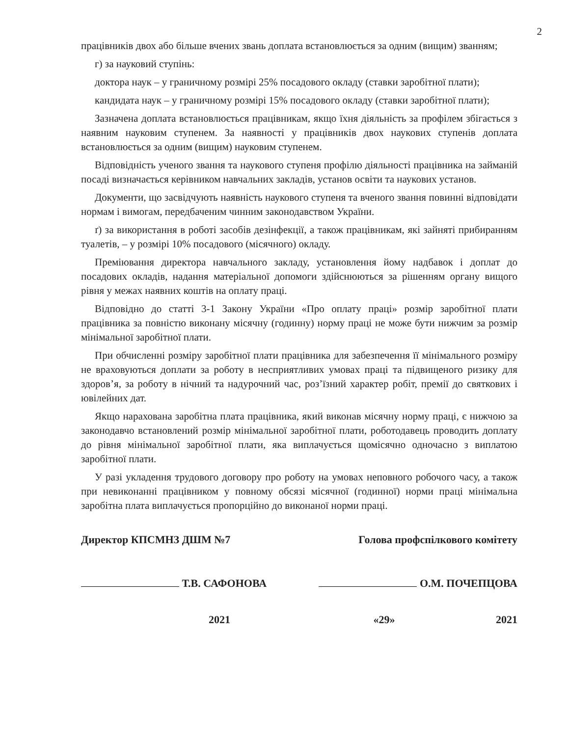2
працівників двох або більше вчених звань доплата встановлюється за одним (вищим) званням;
г) за науковий ступінь:
доктора наук – у граничному розмірі 25% посадового окладу (ставки заробітної плати);
кандидата наук – у граничному розмірі 15% посадового окладу (ставки заробітної плати);
Зазначена доплата встановлюється працівникам, якщо їхня діяльність за профілем збігається з наявним науковим ступенем. За наявності у працівників двох наукових ступенів доплата встановлюється за одним (вищим) науковим ступенем.
Відповідність ученого звання та наукового ступеня профілю діяльності працівника на займаній посаді визначається керівником навчальних закладів, установ освіти та наукових установ.
Документи, що засвідчують наявність наукового ступеня та вченого звання повинні відповідати нормам і вимогам, передбаченим чинним законодавством України.
ґ) за використання в роботі засобів дезінфекції, а також працівникам, які зайняті прибиранням туалетів, – у розмірі 10% посадового (місячного) окладу.
Преміювання директора навчального закладу, установлення йому надбавок і доплат до посадових окладів, надання матеріальної допомоги здійснюються за рішенням органу вищого рівня у межах наявних коштів на оплату праці.
Відповідно до статті 3-1 Закону України «Про оплату праці» розмір заробітної плати працівника за повністю виконану місячну (годинну) норму праці не може бути нижчим за розмір мінімальної заробітної плати.
При обчисленні розміру заробітної плати працівника для забезпечення її мінімального розміру не враховуються доплати за роботу в несприятливих умовах праці та підвищеного ризику для здоров’я, за роботу в нічний та надурочний час, роз’їзний характер робіт, премії до святкових і ювілейних дат.
Якщо нарахована заробітна плата працівника, який виконав місячну норму праці, є нижчою за законодавчо встановлений розмір мінімальної заробітної плати, роботодавець проводить доплату до рівня мінімальної заробітної плати, яка виплачується щомісячно одночасно з виплатою заробітної плати.
У разі укладення трудового договору про роботу на умовах неповного робочого часу, а також при невиконанні працівником у повному обсязі місячної (годинної) норми праці мінімальна заробітна плата виплачується пропорційно до виконаної норми праці.
Директор КПСМНЗ ДШМ №7 Голова профспілкового комітету
Т.В. САФОНОВА О.М. ПОЧЕПЦОВА
2021 «29» 2021